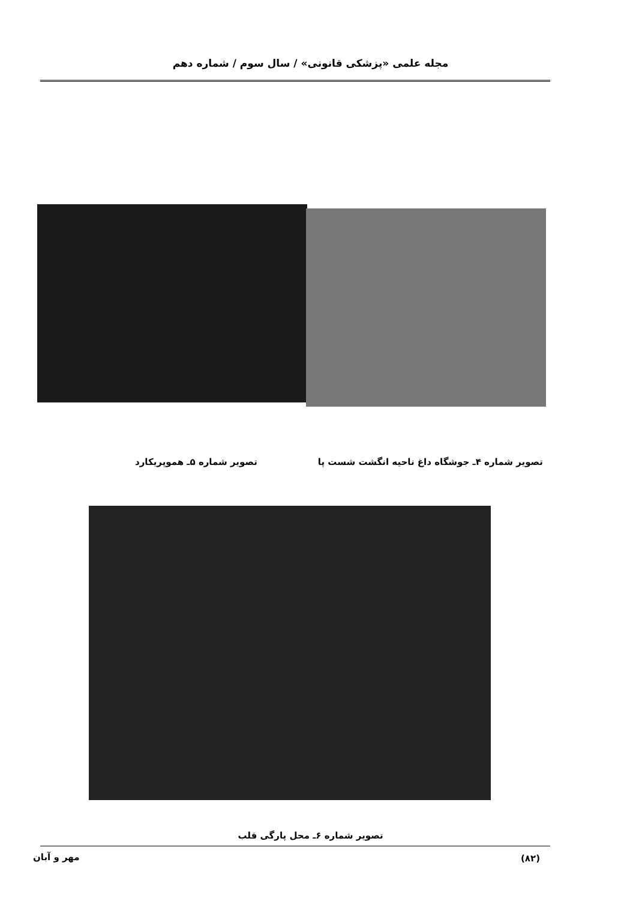مجله علمی «پزشکی قانونی» / سال سوم / شماره دهم
تصویر شماره ۴ـ جوشگاه داغ ناحیه انگشت شست پا
تصویر شماره ۵ـ هموپریکارد
تصویر شماره ۶ـ محل پارگی قلب
مهر و آبان (۸۲)